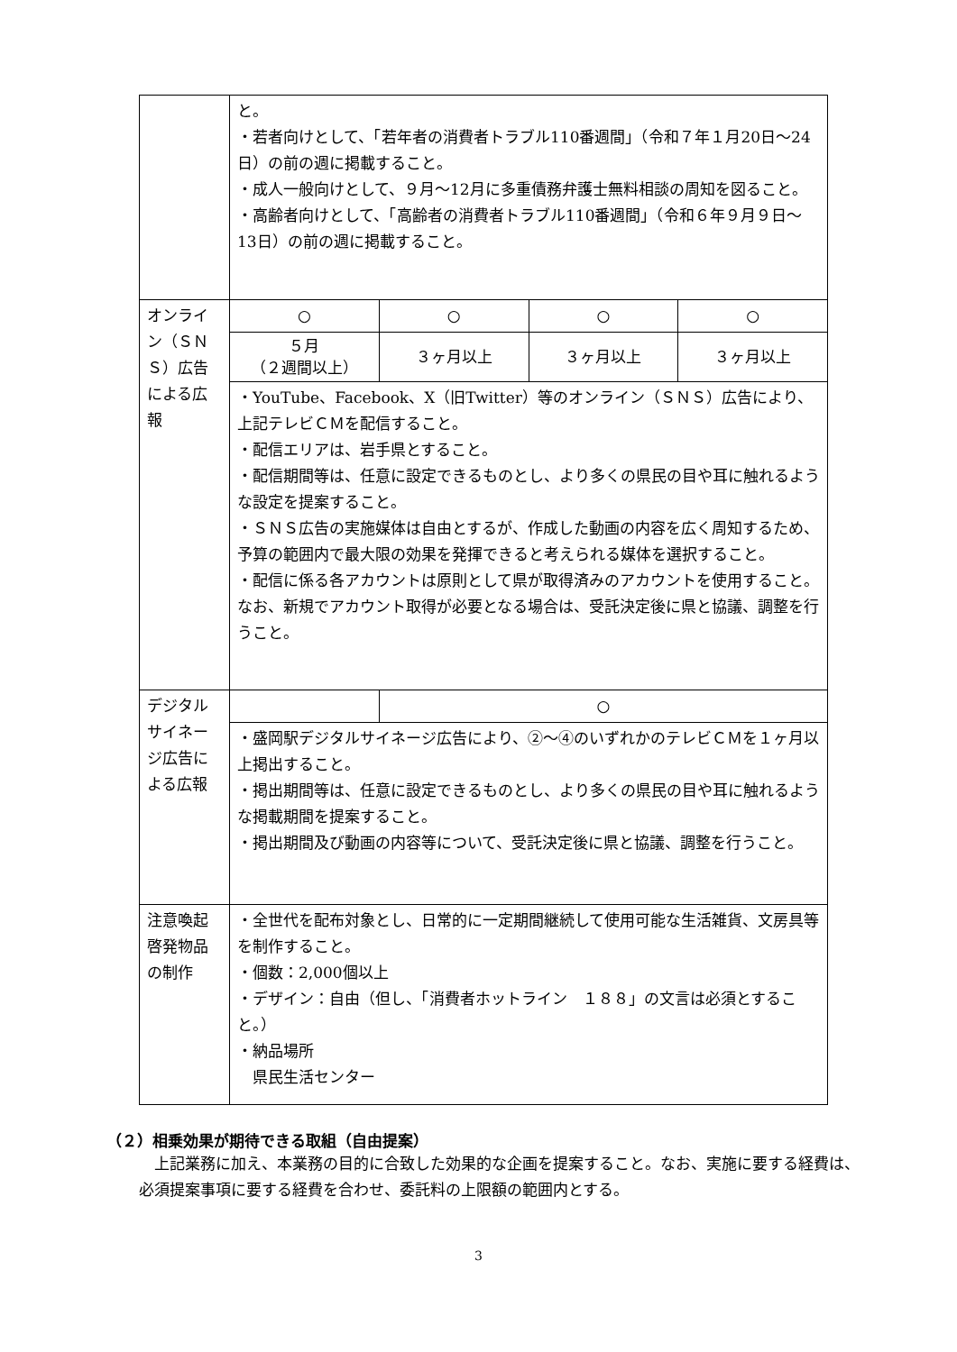| | と。 ・若者向けとして、「若年者の消費者トラブル110番週間」（令和７年１月20日～24日）の前の週に掲載すること。 ・成人一般向けとして、９月～12月に多重債務弁護士無料相談の周知を図ること。 ・高齢者向けとして、「高齢者の消費者トラブル110番週間」（令和６年９月９日～13日）の前の週に掲載すること。 | | | |
| オンライン（ＳＮＳ）広告による広報 | ○ | ○ | ○ | ○ |
| | ５月 （２週間以上） | ３ヶ月以上 | ３ヶ月以上 | ３ヶ月以上 |
| | ・YouTube、Facebook、X（旧Twitter）等のオンライン（ＳＮＳ）広告により、上記テレビＣＭを配信すること。 ・配信エリアは、岩手県とすること。 ・配信期間等は、任意に設定できるものとし、より多くの県民の目や耳に触れるような設定を提案すること。 ・ＳＮＳ広告の実施媒体は自由とするが、作成した動画の内容を広く周知するため、予算の範囲内で最大限の効果を発揮できると考えられる媒体を選択すること。 ・配信に係る各アカウントは原則として県が取得済みのアカウントを使用すること。なお、新規でアカウント取得が必要となる場合は、受託決定後に県と協議、調整を行うこと。 | | | |
| デジタルサイネージ広告による広報 | | ○ | | |
| | ・盛岡駅デジタルサイネージ広告により、②～④のいずれかのテレビＣＭを１ヶ月以上掲出すること。 ・掲出期間等は、任意に設定できるものとし、より多くの県民の目や耳に触れるような掲載期間を提案すること。 ・掲出期間及び動画の内容等について、受託決定後に県と協議、調整を行うこと。 | | | |
| 注意喚起啓発物品の制作 | ・全世代を配布対象とし、日常的に一定期間継続して使用可能な生活雑貨、文房具等を制作すること。 ・個数：2,000個以上 ・デザイン：自由（但し、「消費者ホットライン １８８」の文言は必須とすること。） ・納品場所 県民生活センター | | | |
（２）相乗効果が期待できる取組（自由提案）
上記業務に加え、本業務の目的に合致した効果的な企画を提案すること。なお、実施に要する経費は、必須提案事項に要する経費を合わせ、委託料の上限額の範囲内とする。
3